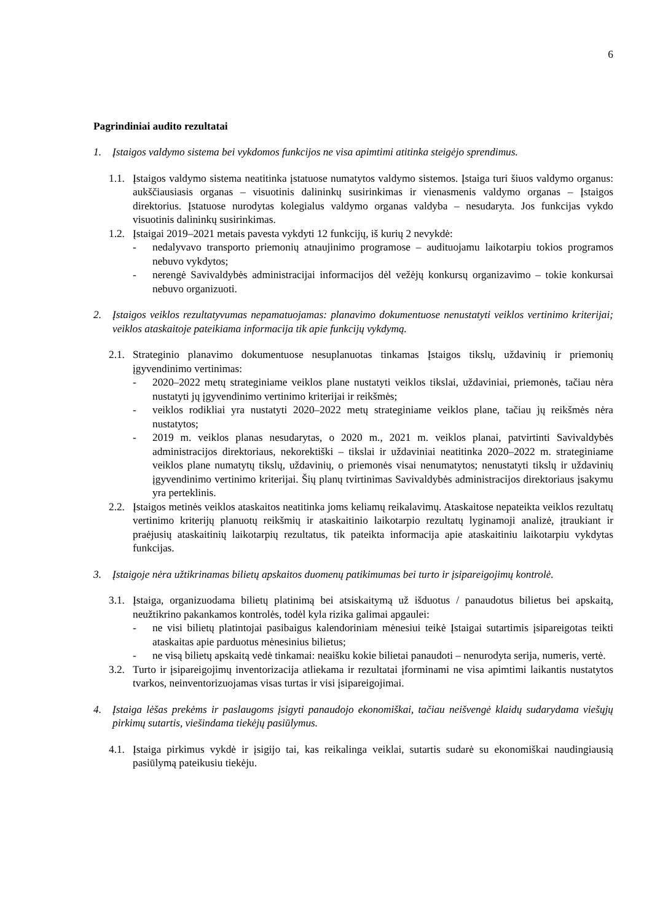6
Pagrindiniai audito rezultatai
1. Įstaigos valdymo sistema bei vykdomos funkcijos ne visa apimtimi atitinka steigėjo sprendimus.
1.1.
Įstaigos valdymo sistema neatitinka įstatuose numatytos valdymo sistemos. Įstaiga turi šiuos valdymo organus: aukščiausiasis organas – visuotinis dalininkų susirinkimas ir vienasmenis valdymo organas – Įstaigos direktorius. Įstatuose nurodytas kolegialus valdymo organas valdyba – nesudaryta. Jos funkcijas vykdo visuotinis dalininkų susirinkimas.
1.2.
Įstaigai 2019–2021 metais pavesta vykdyti 12 funkcijų, iš kurių 2 nevykdė:
- nedalyvavo transporto priemonių atnaujinimo programose – audituojamu laikotarpiu tokios programos nebuvo vykdytos;
- nerengė Savivaldybės administracijai informacijos dėl vežėjų konkursų organizavimo – tokie konkursai nebuvo organizuoti.
2. Įstaigos veiklos rezultatyvumas nepamatuojamas: planavimo dokumentuose nenustatyti veiklos vertinimo kriterijai; veiklos ataskaitoje pateikiama informacija tik apie funkcijų vykdymą.
2.1.
Strateginio planavimo dokumentuose nesuplanuotas tinkamas Įstaigos tikslų, uždavinių ir priemonių įgyvendinimo vertinimas:
- 2020–2022 metų strateginiame veiklos plane nustatyti veiklos tikslai, uždaviniai, priemonės, tačiau nėra nustatyti jų įgyvendinimo vertinimo kriterijai ir reikšmės;
- veiklos rodikliai yra nustatyti 2020–2022 metų strateginiame veiklos plane, tačiau jų reikšmės nėra nustatytos;
- 2019 m. veiklos planas nesudarytas, o 2020 m., 2021 m. veiklos planai, patvirtinti Savivaldybės administracijos direktoriaus, nekorektiški – tikslai ir uždaviniai neatitinka 2020–2022 m. strateginiame veiklos plane numatytų tikslų, uždavinių, o priemonės visai nenumatytos; nenustatyti tikslų ir uždavinių įgyvendinimo vertinimo kriterijai. Šių planų tvirtinimas Savivaldybės administracijos direktoriaus įsakymu yra perteklinis.
2.2.
Įstaigos metinės veiklos ataskaitos neatitinka joms keliamų reikalavimų. Ataskaitose nepateikta veiklos rezultatų vertinimo kriterijų planuotų reikšmių ir ataskaitinio laikotarpio rezultatų lyginamoji analizė, įtraukiant ir praėjusių ataskaitinių laikotarpių rezultatus, tik pateikta informacija apie ataskaitiniu laikotarpiu vykdytas funkcijas.
3. Įstaigoje nėra užtikrinamas bilietų apskaitos duomenų patikimumas bei turto ir įsipareigojimų kontrolė.
3.1.
Įstaiga, organizuodama bilietų platinimą bei atsiskaitymą už išduotus / panaudotus bilietus bei apskaitą, neužtikrino pakankamos kontrolės, todėl kyla rizika galimai apgaulei:
- ne visi bilietų platintojai pasibaigus kalendoriniam mėnesiui teikė Įstaigai sutartimis įsipareigotas teikti ataskaitas apie parduotus mėnesinius bilietus;
- ne visą bilietų apskaitą vedė tinkamai: neaišku kokie bilietai panaudoti – nenurodyta serija, numeris, vertė.
3.2.
Turto ir įsipareigojimų inventorizacija atliekama ir rezultatai įforminami ne visa apimtimi laikantis nustatytos tvarkos, neinventorizuojamas visas turtas ir visi įsipareigojimai.
4. Įstaiga lėšas prekėms ir paslaugoms įsigyti panaudojo ekonomiškai, tačiau neišvengė klaidų sudarydama viešųjų pirkimų sutartis, viešindama tiekėjų pasiūlymus.
4.1.
Įstaiga pirkimus vykdė ir įsigijo tai, kas reikalinga veiklai, sutartis sudarė su ekonomiškai naudingiausią pasiūlymą pateikusiu tiekėju.